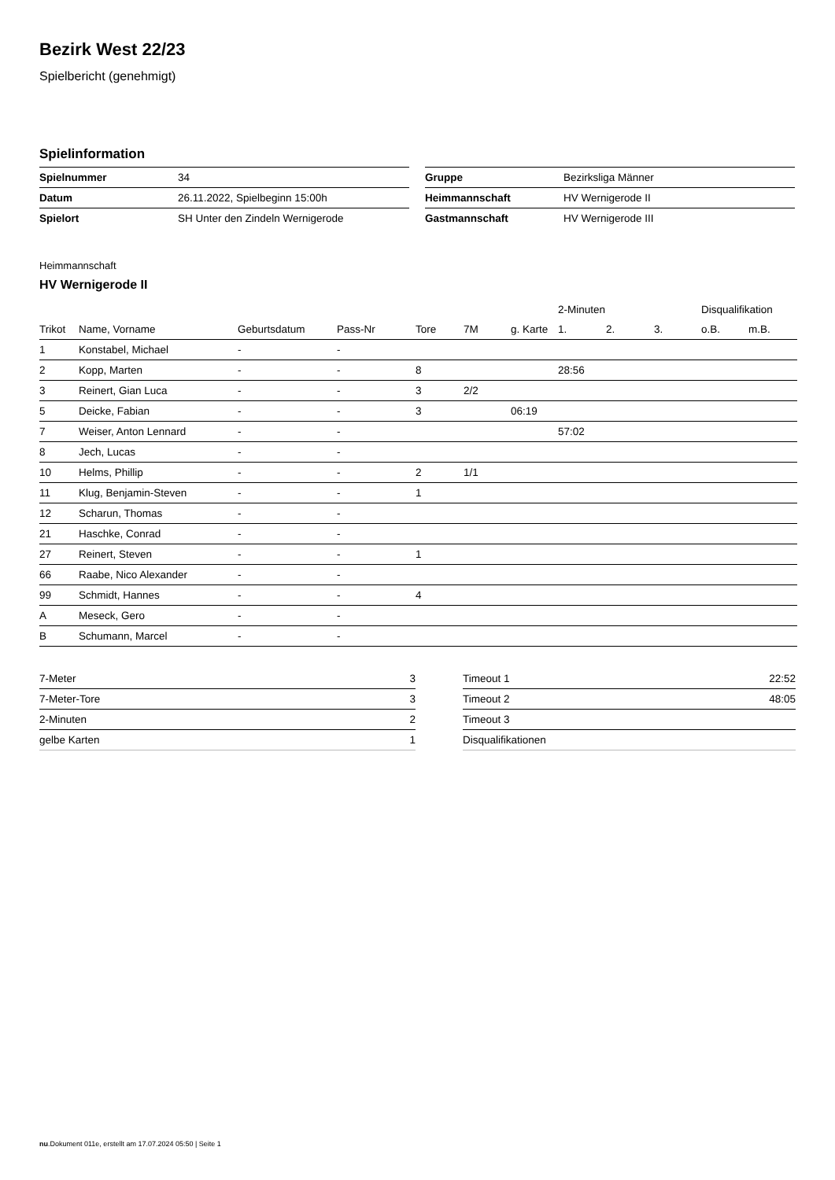Bezirk West 22/23
Spielbericht (genehmigt)
Spielinformation
| Spielnummer | 34 |
| Datum | 26.11.2022, Spielbeginn 15:00h |
| Spielort | SH Unter den Zindeln Wernigerode |
| Gruppe | Bezirksliga Männer |
| Heimmannschaft | HV Wernigerode II |
| Gastmannschaft | HV Wernigerode III |
Heimmannschaft
HV Wernigerode II
| | | | | | | | 2-Minuten | | | Disqualifikation | |
| --- | --- | --- | --- | --- | --- | --- | --- | --- | --- | --- | --- |
| Trikot | Name, Vorname | Geburtsdatum | Pass-Nr | Tore | 7M | g. Karte | 1. | 2. | 3. | o.B. | m.B. |
| 1 | Konstabel, Michael | - | - | | | | | | | | |
| 2 | Kopp, Marten | - | - | 8 | | | 28:56 | | | | |
| 3 | Reinert, Gian Luca | - | - | 3 | 2/2 | | | | | | |
| 5 | Deicke, Fabian | - | - | 3 | | 06:19 | | | | | |
| 7 | Weiser, Anton Lennard | - | - | | | | 57:02 | | | | |
| 8 | Jech, Lucas | - | - | | | | | | | | |
| 10 | Helms, Phillip | - | - | 2 | 1/1 | | | | | | |
| 11 | Klug, Benjamin-Steven | - | - | 1 | | | | | | | |
| 12 | Scharun, Thomas | - | - | | | | | | | | |
| 21 | Haschke, Conrad | - | - | | | | | | | | |
| 27 | Reinert, Steven | - | - | 1 | | | | | | | |
| 66 | Raabe, Nico Alexander | - | - | | | | | | | | |
| 99 | Schmidt, Hannes | - | - | 4 | | | | | | | |
| A | Meseck, Gero | - | - | | | | | | | | |
| B | Schumann, Marcel | - | - | | | | | | | | |
| 7-Meter | 3 |
| 7-Meter-Tore | 3 |
| 2-Minuten | 2 |
| gelbe Karten | 1 |
| Timeout 1 | 22:52 |
| Timeout 2 | 48:05 |
| Timeout 3 | |
| Disqualifikationen | |
nu.Dokument 011e, erstellt am 17.07.2024 05:50 | Seite 1